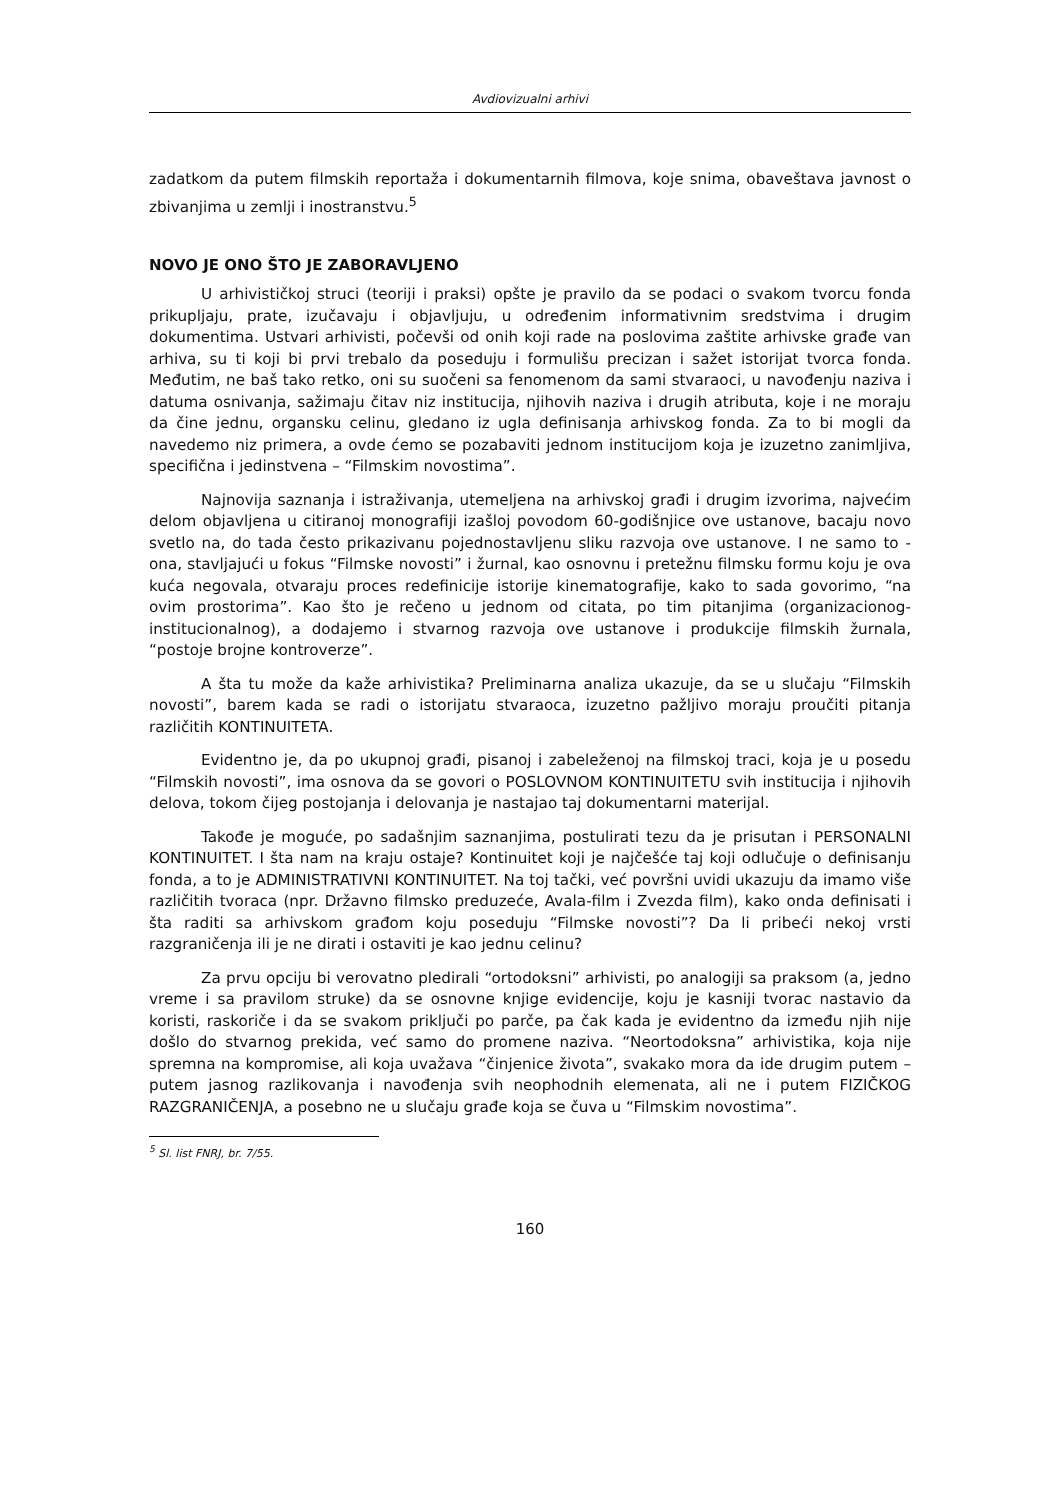Avdiovizualni arhivi
zadatkom da putem filmskih reportaža i dokumentarnih filmova, koje snima, obaveštava javnost o zbivanjima u zemlji i inostranstvu.<sup>5</sup>
NOVO JE ONO ŠTO JE ZABORAVLJENO
U arhivističkoj struci (teoriji i praksi) opšte je pravilo da se podaci o svakom tvorcu fonda prikupljaju, prate, izučavaju i objavljuju, u određenim informativnim sredstvima i drugim dokumentima. Ustvari arhivisti, počevši od onih koji rade na poslovima zaštite arhivske građe van arhiva, su ti koji bi prvi trebalo da poseduju i formulišu precizan i sažet istorijat tvorca fonda. Međutim, ne baš tako retko, oni su suočeni sa fenomenom da sami stvaraoci, u navođenju naziva i datuma osnivanja, sažimaju čitav niz institucija, njihovih naziva i drugih atributa, koje i ne moraju da čine jednu, organsku celinu, gledano iz ugla definisanja arhivskog fonda. Za to bi mogli da navedemo niz primera, a ovde ćemo se pozabaviti jednom institucijom koja je izuzetno zanimljiva, specifična i jedinstvena – “Filmskim novostima”.
Najnovija saznanja i istraživanja, utemeljena na arhivskoj građi i drugim izvorima, najvećim delom objavljena u citiranoj monografiji izašloj povodom 60-godišnjice ove ustanove, bacaju novo svetlo na, do tada često prikazivanu pojednostavljenu sliku razvoja ove ustanove. I ne samo to - ona, stavljajući u fokus “Filmske novosti” i žurnal, kao osnovnu i pretežnu filmsku formu koju je ova kuća negovala, otvaraju proces redefinicije istorije kinematografije, kako to sada govorimo, “na ovim prostorima”. Kao što je rečeno u jednom od citata, po tim pitanjima (organizacionog-institucionalnog), a dodajemo i stvarnog razvoja ove ustanove i produkcije filmskih žurnala, “postoje brojne kontroverze”.
A šta tu može da kaže arhivistika? Preliminarna analiza ukazuje, da se u slučaju “Filmskih novosti”, barem kada se radi o istorijatu stvaraoca, izuzetno pažljivo moraju proučiti pitanja različitih KONTINUITETA.
Evidentno je, da po ukupnoj građi, pisanoj i zabeleženoj na filmskoj traci, koja je u posedu “Filmskih novosti”, ima osnova da se govori o POSLOVNOM KONTINUITETU svih institucija i njihovih delova, tokom čijeg postojanja i delovanja je nastajao taj dokumentarni materijal.
Takođe je moguće, po sadašnjim saznanjima, postulirati tezu da je prisutan i PERSONALNI KONTINUITET. I šta nam na kraju ostaje? Kontinuitet koji je najčešće taj koji odlučuje o definisanju fonda, a to je ADMINISTRATIVNI KONTINUITET. Na toj tački, već površni uvidi ukazuju da imamo više različitih tvoraca (npr. Državno filmsko preduzeće, Avala-film i Zvezda film), kako onda definisati i šta raditi sa arhivskom građom koju poseduju “Filmske novosti”? Da li pribeći nekoj vrsti razgraničenja ili je ne dirati i ostaviti je kao jednu celinu?
Za prvu opciju bi verovatno pledirali “ortodoksni” arhivisti, po analogiji sa praksom (a, jedno vreme i sa pravilom struke) da se osnovne knjige evidencije, koju je kasniji tvorac nastavio da koristi, raskoriče i da se svakom priključi po parče, pa čak kada je evidentno da između njih nije došlo do stvarnog prekida, već samo do promene naziva. “Neortodoksna” arhivistika, koja nije spremna na kompromise, ali koja uvažava “činjenice života”, svakako mora da ide drugim putem – putem jasnog razlikovanja i navođenja svih neophodnih elemenata, ali ne i putem FIZIČKOG RAZGRANIČENJA, a posebno ne u slučaju građe koja se čuva u “Filmskim novostima”.
<sup>5</sup> Sl. list FNRJ, br. 7/55.
160